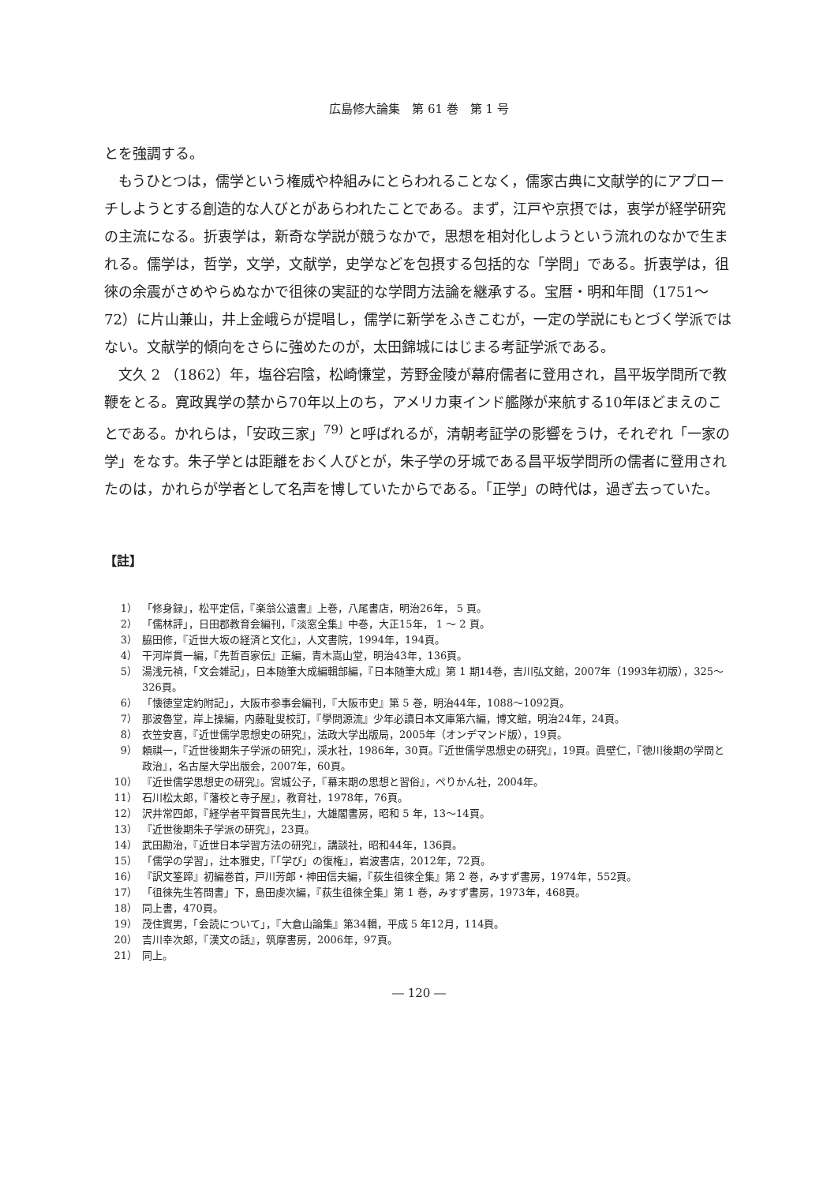広島修大論集　第 61 巻　第 1 号
とを強調する。
もうひとつは，儒学という権威や枠組みにとらわれることなく，儒家古典に文献学的にアプローチしようとする創造的な人びとがあらわれたことである。まず，江戸や京摂では，衷学が経学研究の主流になる。折衷学は，新奇な学説が競うなかで，思想を相対化しようという流れのなかで生まれる。儒学は，哲学，文学，文献学，史学などを包摂する包括的な「学問」である。折衷学は，徂徠の余震がさめやらぬなかで徂徠の実証的な学問方法論を継承する。宝暦・明和年間（1751～72）に片山兼山，井上金峨らが提唱し，儒学に新学をふきこむが，一定の学説にもとづく学派ではない。文献学的傾向をさらに強めたのが，太田錦城にはじまる考証学派である。
文久 2 （1862）年，塩谷宕陰，松崎慊堂，芳野金陵が幕府儒者に登用され，昌平坂学問所で教鞭をとる。寛政異学の禁から70年以上のち，アメリカ東インド艦隊が来航する10年ほどまえのことである。かれらは，「安政三家」<sup>79)</sup> と呼ばれるが，清朝考証学の影響をうけ，それぞれ「一家の学」をなす。朱子学とは距離をおく人びとが，朱子学の牙城である昌平坂学問所の儒者に登用されたのは，かれらが学者として名声を博していたからである。「正学」の時代は，過ぎ去っていた。
【註】
1） 「修身録」，松平定信，『楽翁公遺書』上巻，八尾書店，明治26年， 5 頁。
2） 「儒林評」，日田郡教育会編刊，『淡窓全集』中巻，大正15年， 1 ～ 2 頁。
3） 脇田修，『近世大坂の経済と文化』，人文書院，1994年，194頁。
4） 干河岸貫一編，『先哲百家伝』正編，青木嵩山堂，明治43年，136頁。
5） 湯浅元禎，「文会雑記」，日本随筆大成編輯部編，『日本随筆大成』第 1 期14巻，吉川弘文館，2007年（1993年初版），325～326頁。
6） 「懐徳堂定約附記」，大阪市参事会編刊，『大阪市史』第 5 巻，明治44年，1088～1092頁。
7） 那波魯堂，岸上操編，内藤耻叟校訂，『學問源流』少年必讀日本文庫第六編，博文館，明治24年，24頁。
8） 衣笠安喜，『近世儒学思想史の研究』，法政大学出版局，2005年（オンデマンド版），19頁。
9） 頼祺一，『近世後期朱子学派の研究』，渓水社，1986年，30頁。『近世儒学思想史の研究』，19頁。眞壁仁，『徳川後期の学問と政治』，名古屋大学出版会，2007年，60頁。
10） 『近世儒学思想史の研究』。宮城公子，『幕末期の思想と習俗』，ぺりかん社，2004年。
11） 石川松太郎，『藩校と寺子屋』，教育社，1978年，76頁。
12） 沢井常四郎，『経学者平賀晋民先生』，大雄閣書房，昭和 5 年，13～14頁。
13） 『近世後期朱子学派の研究』，23頁。
14） 武田勘治，『近世日本学習方法の研究』，講談社，昭和44年，136頁。
15） 「儒学の学習」，辻本雅史，『「学び」の復権』，岩波書店，2012年，72頁。
16） 『訳文筌蹄』初編巻首，戸川芳郎・神田信夫編，『荻生徂徠全集』第 2 巻，みすず書房，1974年，552頁。
17） 「徂徠先生答問書」下，島田虔次編，『荻生徂徠全集』第 1 巻，みすず書房，1973年，468頁。
18） 同上書，470頁。
19） 茂住實男，「会読について」，『大倉山論集』第34輯，平成 5 年12月，114頁。
20） 吉川幸次郎，『漢文の話』，筑摩書房，2006年，97頁。
21） 同上。
― 120 ―